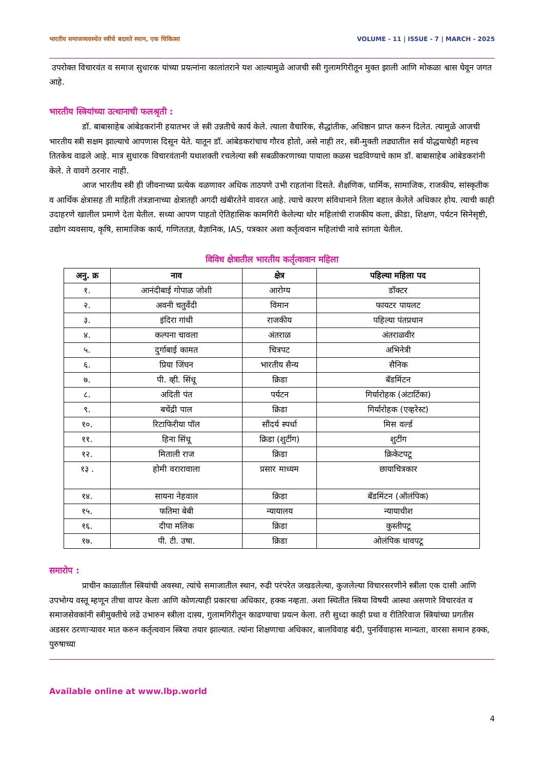भारतीय समाजव्यवस्थेत स्त्रीचे बदलते स्थान, एक चिकित्सा VOLUME - 11 | ISSUE - 7 | MARCH - 2025
उपरोक्त विचारवंत व समाज सुधारक यांच्या प्रयत्नांना कालांतराने यश आल्यामुळे आजची स्त्री गुलामगिरीतून मुक्त झाली आणि मोकळा श्वास घेवून जगत आहे.
भारतीय स्त्रियांच्या उत्थानाची फलश्रृती :
डॉ. बाबासाहेब आंबेडकरांनी हयातभर जे स्त्री उन्नतीचे कार्य केले. त्याला वैचारिक, सैद्धांतीक, अधिष्ठान प्राप्त करुन दिलेत. त्यामुळे आजची भारतीय स्त्री सक्षम झाल्याचे आपणास दिसून येते. यातून डॉ. आंबेडकरांचाच गौरव होतो, असे नाही तर, स्त्री-मुक्ती लढ्यातील सर्व योद्धयाचेही महत्त्व तितकेच वाढले आहे. मात्र सुधारक विचारवंतानी यथाशक्ती रचलेल्या स्त्री सबळीकरणाच्या पायाला कळस चढविण्याचे काम डॉ. बाबासाहेब आंबेडकरांनी केले. ते वावगे ठरनार नाही.
आज भारतीय स्त्री ही जीवनाच्या प्रत्येक वळणावर अधिक ताठपणे उभी राहतांना दिसते. शैक्षणिक, धार्मिक, सामाजिक, राजकीय, सांस्कृतीक व आर्थिक क्षेत्रासह ती माहिती तंत्रज्ञानाच्या क्षेत्रातही अगदी खंबीरतेने वावरत आहे. त्याचे कारण संविधानाने तिला बहाल केलेले अधिकार होय. त्याची काही उदाहरणे खालील प्रमाणे देता येतील. सध्या आपण पाहतो ऐतिहासिक कामगिरी केलेल्या थोर महिलांची राजकीय कला, क्रीडा, शिक्षण, पर्यटन सिनेसृष्टी, उद्योग व्यवसाय, कृषि, सामाजिक कार्य, गणिततज्ञ, वैज्ञानिक, IAS, पत्रकार अशा कर्तृत्ववान महिलांची नावे सांगता येतील.
विविध क्षेत्रातील भारतीय कर्तृत्वावान महिला
| अनु. क्र | नाव | क्षेत्र | पहिल्या महिला पद |
| --- | --- | --- | --- |
| १. | आनंदीबाई गोपाळ जोशी | आरोग्य | डॉक्टर |
| २. | अवनी चतुर्वेदी | विमान | फायटर पायलट |
| ३. | इंदिरा गांधी | राजकीय | पहिल्या पंतप्रधान |
| ४. | कल्पना चावला | अंतराळ | अंतराळवीर |
| ५. | दुर्गाबाई कामत | चित्रपट | अभिनेत्री |
| ६. | प्रिया जिंघन | भारतीय सैन्य | सैनिक |
| ७. | पी. व्ही. सिंधू | क्रिडा | बॅडमिंटन |
| ८. | अदिती पंत | पर्यटन | गिर्यारोहक (अंटार्टिका) |
| ९. | बचेंद्री पाल | क्रिडा | गिर्यारोहक (एव्हरेस्ट) |
| १०. | रिटाफिरीया पॉल | सौंदर्य स्पर्धा | मिस वर्ल्ड |
| ११. | हिना सिंधू | क्रिडा (शुटींग) | शुटींग |
| १२. | मिताली राज | क्रिडा | क्रिकेटपटू |
| १३ . | होमी वरारावाला | प्रसार माध्यम | छायाचित्रकार |
| १४. | सायना नेहवाल | क्रिडा | बॅडमिंटन (ऑलंपिक) |
| १५. | फतिमा बेबी | न्यायालय | न्यायाधीश |
| १६. | दीपा मलिक | क्रिडा | कुस्तीपटू |
| १७. | पी. टी. उषा. | क्रिडा | ओलंपिक धावपटू |
समारोप :
प्राचीन काळातील स्त्रियांची अवस्था, त्यांचे समाजातील स्थान, रुढी परंपरेत जखडलेल्या, कुजलेल्या विचारसरणीने स्त्रीला एक दासी आणि उपभोग्य वस्तू म्हणून तीचा वापर केला आणि कोणत्याही प्रकारचा अधिकार, हक्क नव्हता. अशा स्थितीत स्त्रिया विषयी आस्था असणारे विचारवंत व समाजसेवकांनी स्त्रीमुक्तीचे लढे उभारुन स्त्रीला दास्य, गुलामगिरीतून काढण्याचा प्रयत्न केला. तरी सुध्दा काही प्रथा व रीतिरिवाज स्त्रियांच्या प्रगतीस अडसर ठरणाऱ्यावर मात करुन कर्तृत्ववान स्त्रिया तयार झाल्यात. त्यांना शिक्षणाचा अधिकार, बालविवाह बंदी, पुनर्विवाहास मान्यता, वारसा समान हक्क, पुरुषाच्या
Available online at www.lbp.world
4